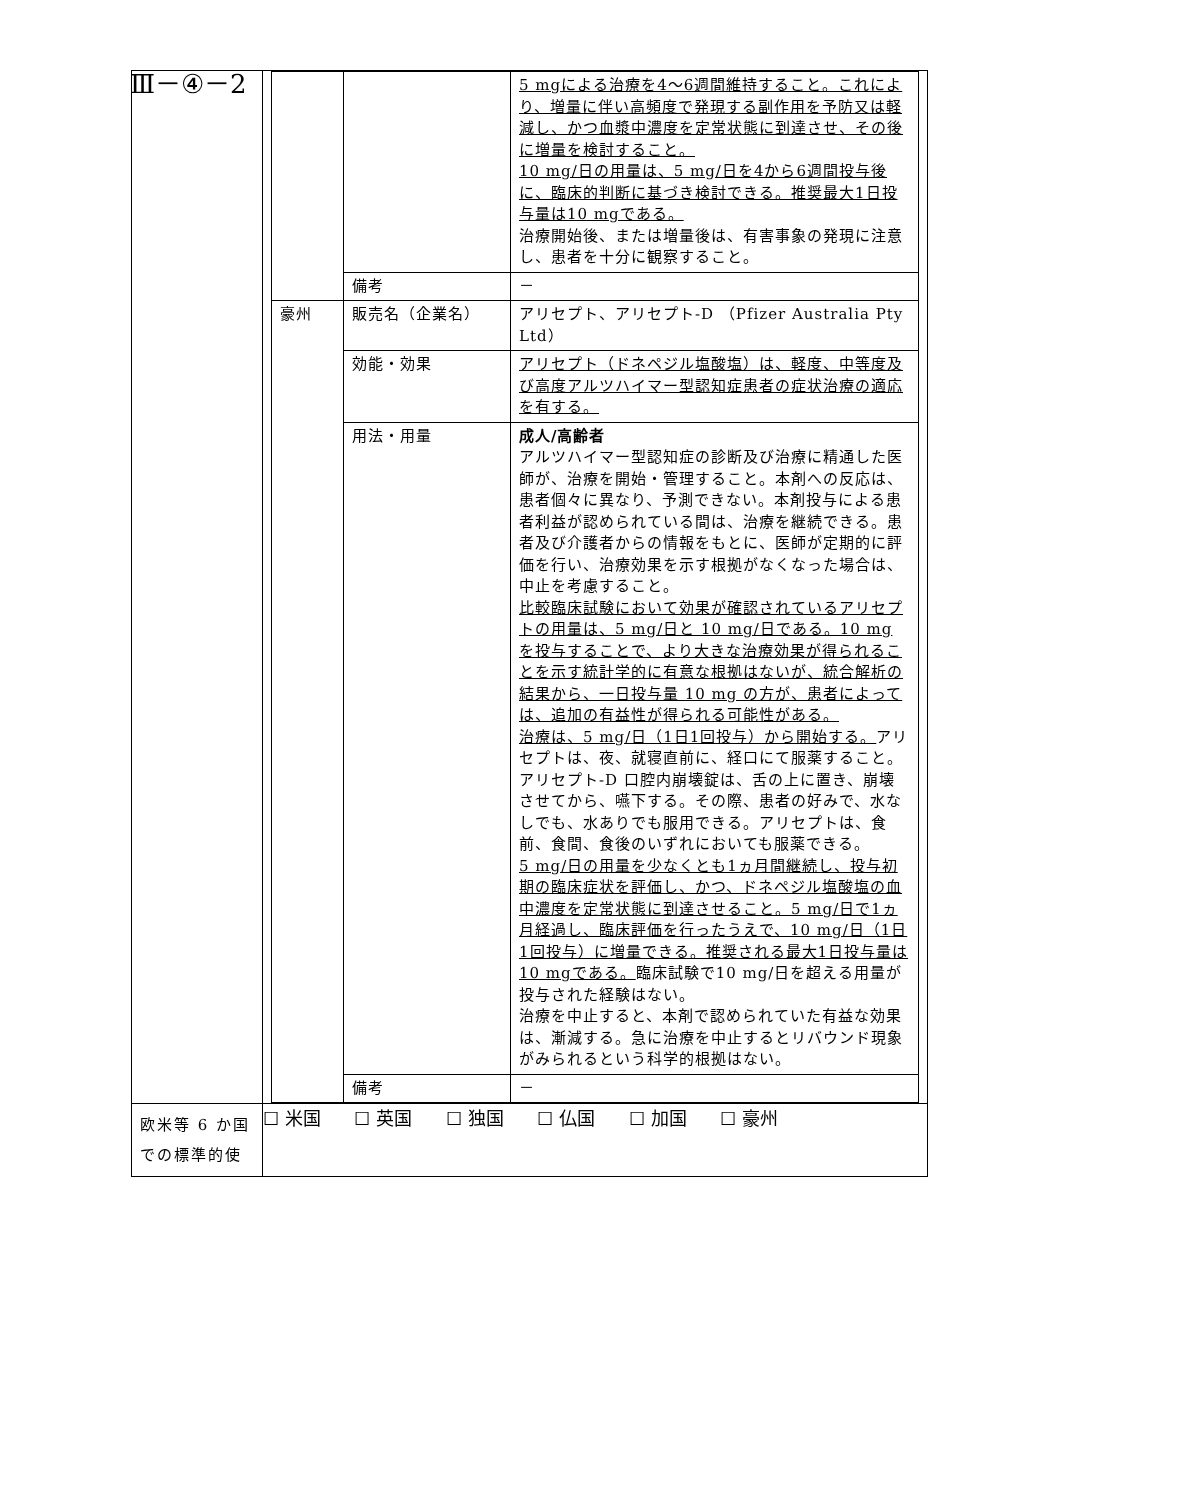Ⅲ－④－2
| | / / / 5 mgによる治療を4～6週間維持すること。これにより、増量に伴い高頻度で発現する副作用を予防又は軽減し、かつ血漿中濃度を定常状態に到達させ、その後に増量を検討すること。 10 mg/日の用量は、5 mg/日を4から6週間投与後に、臨床的判断に基づき検討できる。推奨最大1日投与量は10 mgである。 治療開始後、または増量後は、有害事象の発現に注意し、患者を十分に観察すること。 / / / 備考 / － / / 豪州 / 販売名（企業名） / アリセプト、アリセプト-D （Pfizer Australia Pty Ltd） / / / 効能・効果 / アリセプト（ドネペジル塩酸塩）は、軽度、中等度及び高度アルツハイマー型認知症患者の症状治療の適応を有する。 / / / 用法・用量 / 成人/高齢者 アルツハイマー型認知症の診断及び治療に精通した医師が、治療を開始・管理すること。本剤への反応は、患者個々に異なり、予測できない。本剤投与による患者利益が認められている間は、治療を継続できる。患者及び介護者からの情報をもとに、医師が定期的に評価を行い、治療効果を示す根拠がなくなった場合は、中止を考慮すること。 比較臨床試験において効果が確認されているアリセプトの用量は、5 mg/日と 10 mg/日である。10 mg を投与することで、より大きな治療効果が得られることを示す統計学的に有意な根拠はないが、統合解析の結果から、一日投与量 10 mg の方が、患者によっては、追加の有益性が得られる可能性がある。 治療は、5 mg/日（1日1回投与）から開始する。 アリセプトは、夜、就寝直前に、経口にて服薬すること。アリセプト-D 口腔内崩壊錠は、舌の上に置き、崩壊させてから、嚥下する。その際、患者の好みで、水なしでも、水ありでも服用できる。アリセプトは、食前、食間、食後のいずれにおいても服薬できる。 5 mg/日の用量を少なくとも1ヵ月間継続し、投与初期の臨床症状を評価し、かつ、ドネペジル塩酸塩の血中濃度を定常状態に到達させること。5 mg/日で1ヵ月経過し、臨床評価を行ったうえで、10 mg/日（1日1回投与）に増量できる。推奨される最大1日投与量は10 mgである。 臨床試験で10 mg/日を超える用量が投与された経験はない。 治療を中止すると、本剤で認められていた有益な効果は、漸減する。急に治療を中止するとリバウンド現象がみられるという科学的根拠はない。 / / / 備考 / － / |
| 欧米等 6 か国での標準的使 | ☐ 米国 ☐ 英国 ☐ 独国 ☐ 仏国 ☐ 加国 ☐ 豪州 |